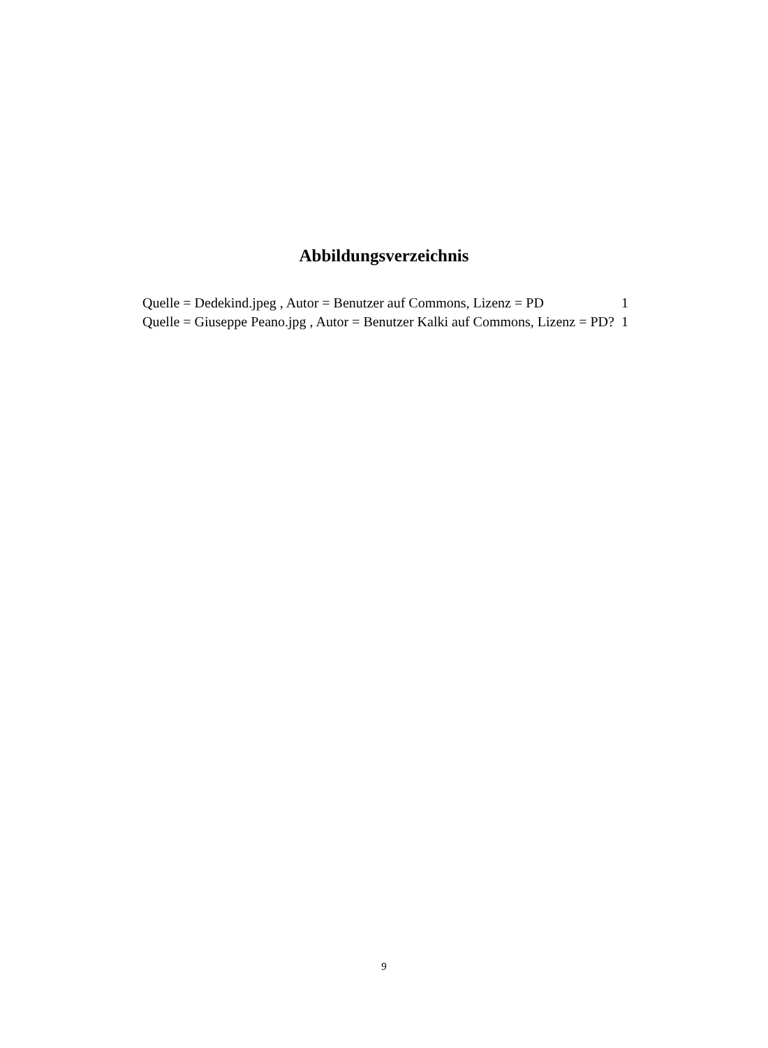Abbildungsverzeichnis
Quelle = Dedekind.jpeg , Autor = Benutzer auf Commons, Lizenz = PD 1
Quelle = Giuseppe Peano.jpg , Autor = Benutzer Kalki auf Commons, Lizenz = PD? 1
9